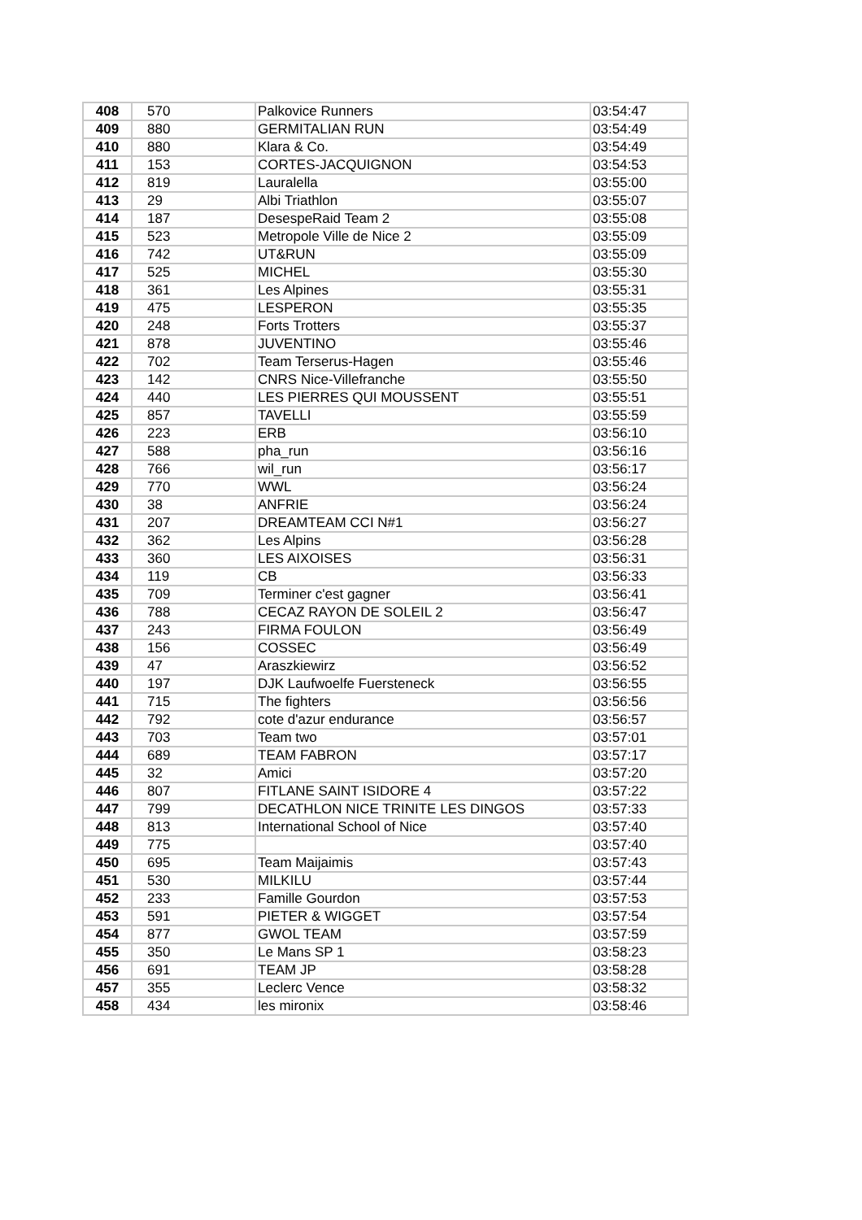| 408 | 570 | Palkovice Runners | 03:54:47 |
| 409 | 880 | GERMITALIAN RUN | 03:54:49 |
| 410 | 880 | Klara & Co. | 03:54:49 |
| 411 | 153 | CORTES-JACQUIGNON | 03:54:53 |
| 412 | 819 | Lauralella | 03:55:00 |
| 413 | 29 | Albi Triathlon | 03:55:07 |
| 414 | 187 | DesespeRaid Team 2 | 03:55:08 |
| 415 | 523 | Metropole Ville de Nice 2 | 03:55:09 |
| 416 | 742 | UT&RUN | 03:55:09 |
| 417 | 525 | MICHEL | 03:55:30 |
| 418 | 361 | Les Alpines | 03:55:31 |
| 419 | 475 | LESPERON | 03:55:35 |
| 420 | 248 | Forts Trotters | 03:55:37 |
| 421 | 878 | JUVENTINO | 03:55:46 |
| 422 | 702 | Team Terserus-Hagen | 03:55:46 |
| 423 | 142 | CNRS Nice-Villefranche | 03:55:50 |
| 424 | 440 | LES PIERRES QUI MOUSSENT | 03:55:51 |
| 425 | 857 | TAVELLI | 03:55:59 |
| 426 | 223 | ERB | 03:56:10 |
| 427 | 588 | pha_run | 03:56:16 |
| 428 | 766 | wil_run | 03:56:17 |
| 429 | 770 | WWL | 03:56:24 |
| 430 | 38 | ANFRIE | 03:56:24 |
| 431 | 207 | DREAMTEAM CCI N#1 | 03:56:27 |
| 432 | 362 | Les Alpins | 03:56:28 |
| 433 | 360 | LES AIXOISES | 03:56:31 |
| 434 | 119 | CB | 03:56:33 |
| 435 | 709 | Terminer c'est gagner | 03:56:41 |
| 436 | 788 | CECAZ RAYON DE SOLEIL 2 | 03:56:47 |
| 437 | 243 | FIRMA FOULON | 03:56:49 |
| 438 | 156 | COSSEC | 03:56:49 |
| 439 | 47 | Araszkiewirz | 03:56:52 |
| 440 | 197 | DJK Laufwoelfe Fuersteneck | 03:56:55 |
| 441 | 715 | The fighters | 03:56:56 |
| 442 | 792 | cote d'azur endurance | 03:56:57 |
| 443 | 703 | Team two | 03:57:01 |
| 444 | 689 | TEAM FABRON | 03:57:17 |
| 445 | 32 | Amici | 03:57:20 |
| 446 | 807 | FITLANE SAINT ISIDORE 4 | 03:57:22 |
| 447 | 799 | DECATHLON NICE TRINITE LES DINGOS | 03:57:33 |
| 448 | 813 | International School of Nice | 03:57:40 |
| 449 | 775 | | 03:57:40 |
| 450 | 695 | Team Maijaimis | 03:57:43 |
| 451 | 530 | MILKILU | 03:57:44 |
| 452 | 233 | Famille Gourdon | 03:57:53 |
| 453 | 591 | PIETER & WIGGET | 03:57:54 |
| 454 | 877 | GWOL TEAM | 03:57:59 |
| 455 | 350 | Le Mans SP 1 | 03:58:23 |
| 456 | 691 | TEAM JP | 03:58:28 |
| 457 | 355 | Leclerc Vence | 03:58:32 |
| 458 | 434 | les mironix | 03:58:46 |